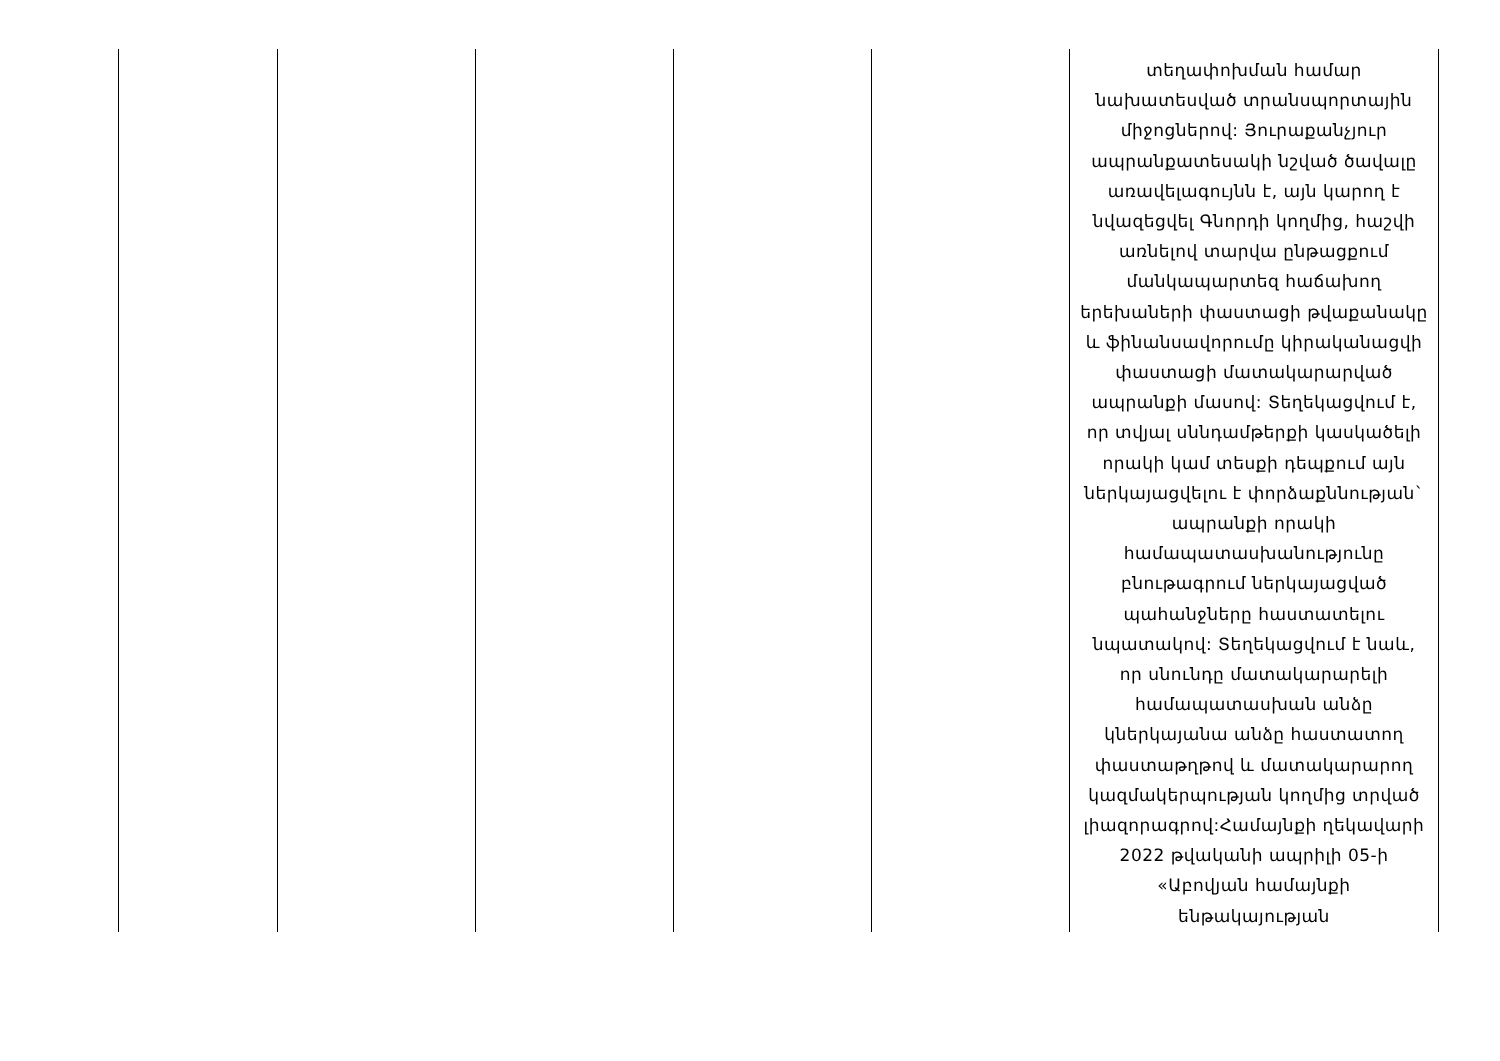| | | | | | տեղափոխման համար նախատեսված տրանսպորտային միջոցներով: Յուրաքանչյուր ապրանքատեսակի նշված ծավալը առավելագույնն է, այն կարող է նվազեցվել Գնորդի կողմից, հաշվի առնելով տարվա ընթացքում մանկապարտեզ հաճախող երեխաների փաստացի թվաքանակը և ֆինանսավորումը կիրականացվի փաստացի մատակարարված ապրանքի մասով: Տեղեկացվում է, որ տվյալ սննդամթերքի կասկածելի որակի կամ տեսքի դեպքում այն ներկայացվելու է փորձաքննության` ապրանքի որակի համապատասխանությունը բնութագրում ներկայացված պահանջները հաստատելու նպատակով: Տեղեկացվում է նաև, որ սնունդը մատակարարելի համապատասխան անձը կներկայանա անձը հաստատող փաստաթղթով և մատակարարող կազմակերպության կողմից տրված լիազորագրով:Համայնքի ղեկավարի 2022 թվականի ապրիլի 05-ի «Աբովյան համայնքի ենթակայության |